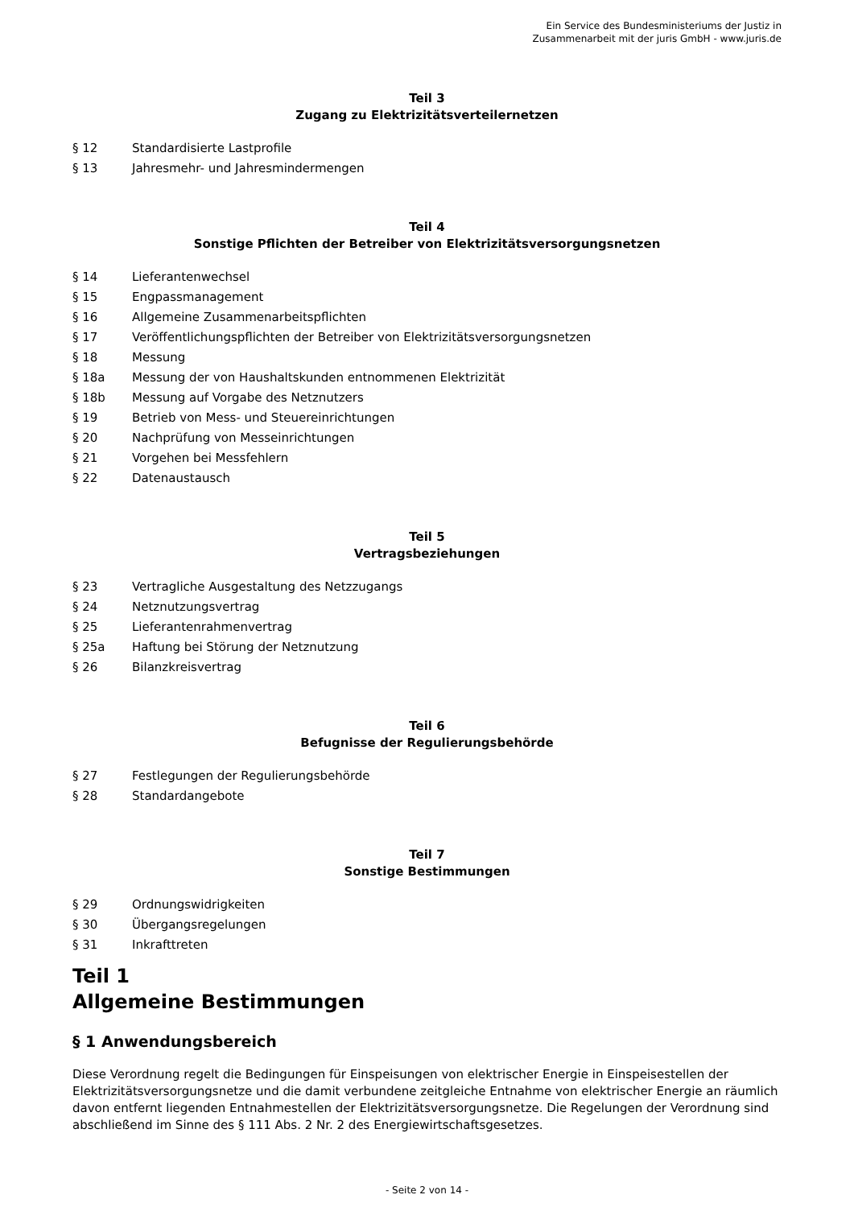Ein Service des Bundesministeriums der Justiz in
Zusammenarbeit mit der juris GmbH - www.juris.de
Teil 3
Zugang zu Elektrizitätsverteilernetzen
§ 12 Standardisierte Lastprofile
§ 13 Jahresmehr- und Jahresmindermengen
Teil 4
Sonstige Pflichten der Betreiber von Elektrizitätsversorgungsnetzen
§ 14 Lieferantenwechsel
§ 15 Engpassmanagement
§ 16 Allgemeine Zusammenarbeitspflichten
§ 17 Veröffentlichungspflichten der Betreiber von Elektrizitätsversorgungsnetzen
§ 18 Messung
§ 18a Messung der von Haushaltskunden entnommenen Elektrizität
§ 18b Messung auf Vorgabe des Netznutzers
§ 19 Betrieb von Mess- und Steuereinrichtungen
§ 20 Nachprüfung von Messeinrichtungen
§ 21 Vorgehen bei Messfehlern
§ 22 Datenaustausch
Teil 5
Vertragsbeziehungen
§ 23 Vertragliche Ausgestaltung des Netzzugangs
§ 24 Netznutzungsvertrag
§ 25 Lieferantenrahmenvertrag
§ 25a Haftung bei Störung der Netznutzung
§ 26 Bilanzkreisvertrag
Teil 6
Befugnisse der Regulierungsbehörde
§ 27 Festlegungen der Regulierungsbehörde
§ 28 Standardangebote
Teil 7
Sonstige Bestimmungen
§ 29 Ordnungswidrigkeiten
§ 30 Übergangsregelungen
§ 31 Inkrafttreten
Teil 1
Allgemeine Bestimmungen
§ 1 Anwendungsbereich
Diese Verordnung regelt die Bedingungen für Einspeisungen von elektrischer Energie in Einspeisestellen der Elektrizitätsversorgungsnetze und die damit verbundene zeitgleiche Entnahme von elektrischer Energie an räumlich davon entfernt liegenden Entnahmestellen der Elektrizitätsversorgungsnetze. Die Regelungen der Verordnung sind abschließend im Sinne des § 111 Abs. 2 Nr. 2 des Energiewirtschaftsgesetzes.
- Seite 2 von 14 -